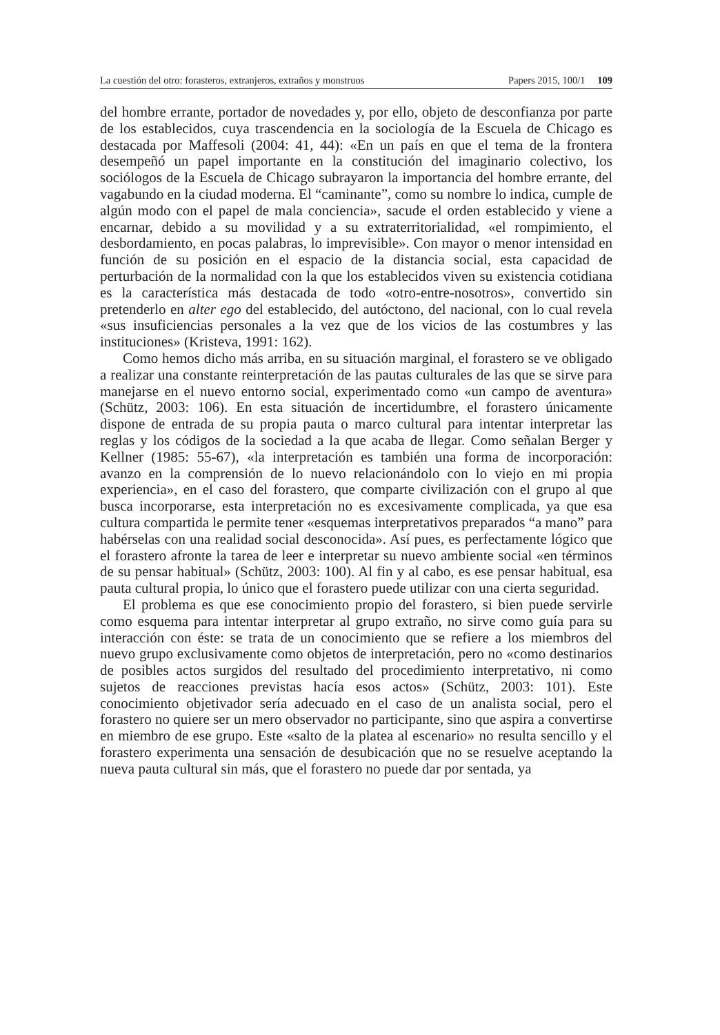La cuestión del otro: forasteros, extranjeros, extraños y monstruos Papers 2015, 100/1 109
del hombre errante, portador de novedades y, por ello, objeto de desconfianza por parte de los establecidos, cuya trascendencia en la sociología de la Escuela de Chicago es destacada por Maffesoli (2004: 41, 44): «En un país en que el tema de la frontera desempeñó un papel importante en la constitución del imaginario colectivo, los sociólogos de la Escuela de Chicago subrayaron la importancia del hombre errante, del vagabundo en la ciudad moderna. El “caminante”, como su nombre lo indica, cumple de algún modo con el papel de mala conciencia», sacude el orden establecido y viene a encarnar, debido a su movilidad y a su extraterritorialidad, «el rompimiento, el desbordamiento, en pocas palabras, lo imprevisible». Con mayor o menor intensidad en función de su posición en el espacio de la distancia social, esta capacidad de perturbación de la normalidad con la que los establecidos viven su existencia cotidiana es la característica más destacada de todo «otro-entre-nosotros», convertido sin pretenderlo en alter ego del establecido, del autóctono, del nacional, con lo cual revela «sus insuficiencias personales a la vez que de los vicios de las costumbres y las instituciones» (Kristeva, 1991: 162).
Como hemos dicho más arriba, en su situación marginal, el forastero se ve obligado a realizar una constante reinterpretación de las pautas culturales de las que se sirve para manejarse en el nuevo entorno social, experimentado como «un campo de aventura» (Schütz, 2003: 106). En esta situación de incertidumbre, el forastero únicamente dispone de entrada de su propia pauta o marco cultural para intentar interpretar las reglas y los códigos de la sociedad a la que acaba de llegar. Como señalan Berger y Kellner (1985: 55-67), «la interpretación es también una forma de incorporación: avanzo en la comprensión de lo nuevo relacionándolo con lo viejo en mi propia experiencia», en el caso del forastero, que comparte civilización con el grupo al que busca incorporarse, esta interpretación no es excesivamente complicada, ya que esa cultura compartida le permite tener «esquemas interpretativos preparados “a mano” para habérselas con una realidad social desconocida». Así pues, es perfectamente lógico que el forastero afronte la tarea de leer e interpretar su nuevo ambiente social «en términos de su pensar habitual» (Schütz, 2003: 100). Al fin y al cabo, es ese pensar habitual, esa pauta cultural propia, lo único que el forastero puede utilizar con una cierta seguridad.
El problema es que ese conocimiento propio del forastero, si bien puede servirle como esquema para intentar interpretar al grupo extraño, no sirve como guía para su interacción con éste: se trata de un conocimiento que se refiere a los miembros del nuevo grupo exclusivamente como objetos de interpretación, pero no «como destinarios de posibles actos surgidos del resultado del procedimiento interpretativo, ni como sujetos de reacciones previstas hacía esos actos» (Schütz, 2003: 101). Este conocimiento objetivador sería adecuado en el caso de un analista social, pero el forastero no quiere ser un mero observador no participante, sino que aspira a convertirse en miembro de ese grupo. Este «salto de la platea al escenario» no resulta sencillo y el forastero experimenta una sensación de desubicación que no se resuelve aceptando la nueva pauta cultural sin más, que el forastero no puede dar por sentada, ya